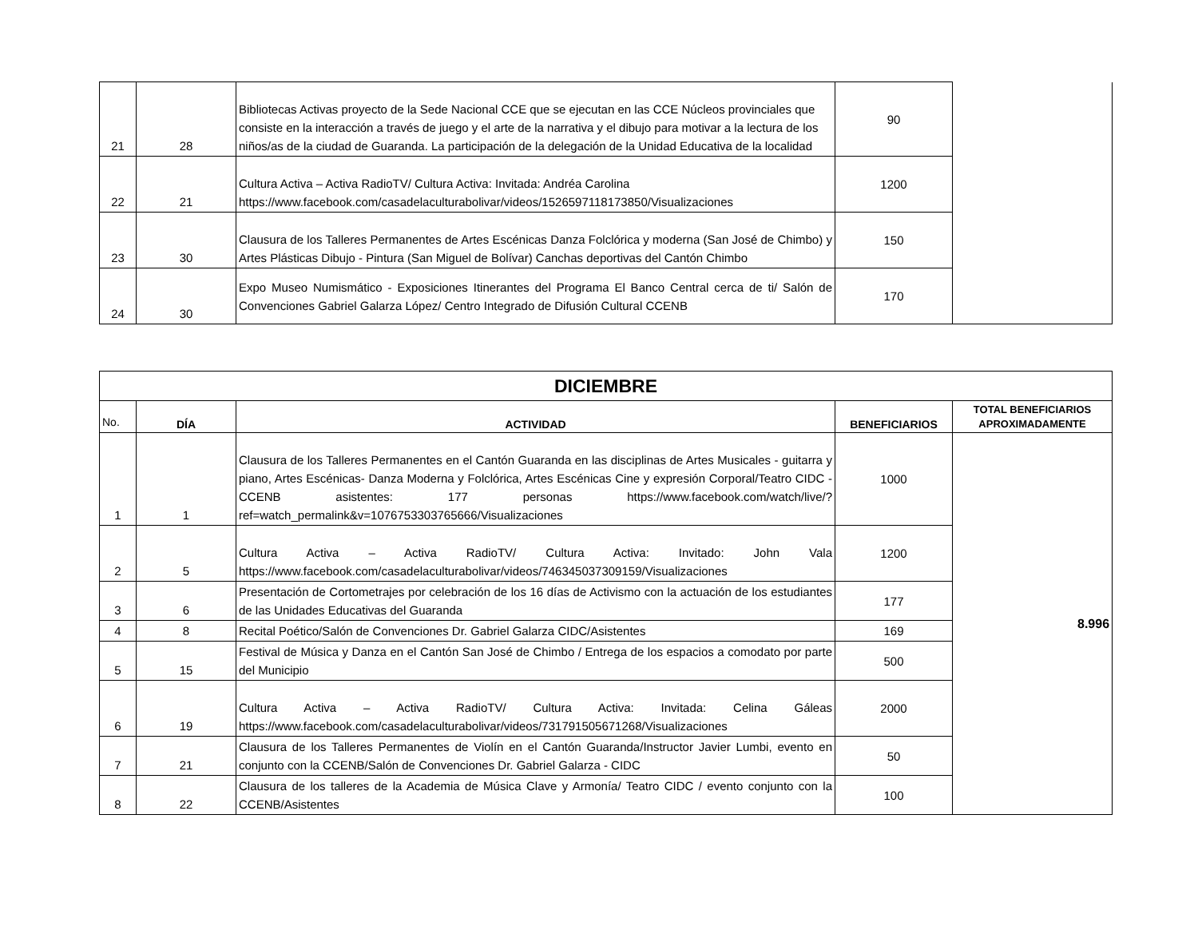| 21 | 28 | Bibliotecas Activas proyecto de la Sede Nacional CCE que se ejecutan en las CCE Núcleos provinciales que consiste en la interacción a través de juego y el arte de la narrativa y el dibujo para motivar a la lectura de los niños/as de la ciudad de Guaranda. La participación de la delegación de la Unidad Educativa de la localidad | 90 | |
| 22 | 21 | Cultura Activa – Activa RadioTV/ Cultura Activa: Invitada: Andréa Carolina https://www.facebook.com/casadelaculturabolivar/videos/1526597118173850/Visualizaciones | 1200 | |
| 23 | 30 | Clausura de los Talleres Permanentes de Artes Escénicas Danza Folclórica y moderna (San José de Chimbo) y Artes Plásticas Dibujo - Pintura (San Miguel de Bolívar) Canchas deportivas del Cantón Chimbo | 150 | |
| 24 | 30 | Expo Museo Numismático - Exposiciones Itinerantes del Programa El Banco Central cerca de ti/ Salón de Convenciones Gabriel Galarza López/ Centro Integrado de Difusión Cultural CCENB | 170 | |
| DICIEMBRE | | | | |
| No. | DÍA | ACTIVIDAD | BENEFICIARIOS | TOTAL BENEFICIARIOS APROXIMADAMENTE |
| 1 | 1 | Clausura de los Talleres Permanentes en el Cantón Guaranda en las disciplinas de Artes Musicales - guitarra y piano, Artes Escénicas- Danza Moderna y Folclórica, Artes Escénicas Cine y expresión Corporal/Teatro CIDC -CCENB asistentes: 177 personas https://www.facebook.com/watch/live/?ref=watch_permalink&v=1076753303765666/Visualizaciones | 1000 | 8.996 |
| 2 | 5 | Cultura Activa – Activa RadioTV/ Cultura Activa: Invitado: John Vala https://www.facebook.com/casadelaculturabolivar/videos/746345037309159/Visualizaciones | 1200 | |
| 3 | 6 | Presentación de Cortometrajes por celebración de los 16 días de Activismo con la actuación de los estudiantes de las Unidades Educativas del Guaranda | 177 | |
| 4 | 8 | Recital Poético/Salón de Convenciones Dr. Gabriel Galarza CIDC/Asistentes | 169 | |
| 5 | 15 | Festival de Música y Danza en el Cantón San José de Chimbo / Entrega de los espacios a comodato por parte del Municipio | 500 | |
| 6 | 19 | Cultura Activa – Activa RadioTV/ Cultura Activa: Invitada: Celina Gáleas https://www.facebook.com/casadelaculturabolivar/videos/731791505671268/Visualizaciones | 2000 | |
| 7 | 21 | Clausura de los Talleres Permanentes de Violín en el Cantón Guaranda/Instructor Javier Lumbi, evento en conjunto con la CCENB/Salón de Convenciones Dr. Gabriel Galarza - CIDC | 50 | |
| 8 | 22 | Clausura de los talleres de la Academia de Música Clave y Armonía/ Teatro CIDC / evento conjunto con la CCENB/Asistentes | 100 | |